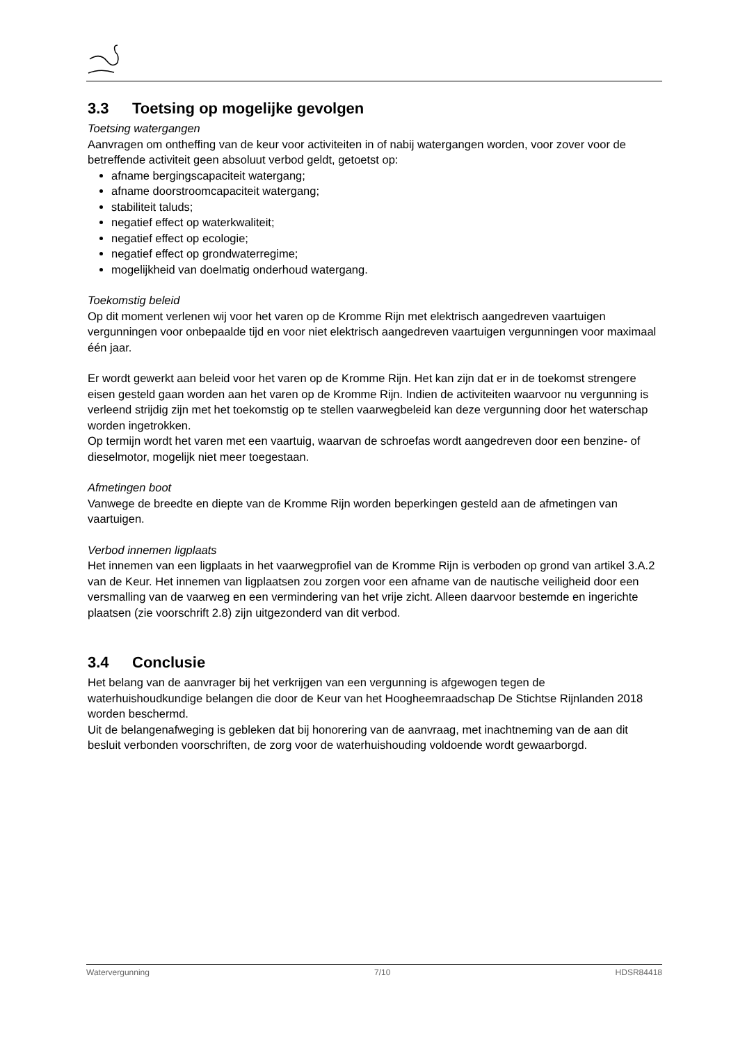3.3 Toetsing op mogelijke gevolgen
Toetsing watergangen
Aanvragen om ontheffing van de keur voor activiteiten in of nabij watergangen worden, voor zover voor de betreffende activiteit geen absoluut verbod geldt, getoetst op:
afname bergingscapaciteit watergang;
afname doorstroomcapaciteit watergang;
stabiliteit taluds;
negatief effect op waterkwaliteit;
negatief effect op ecologie;
negatief effect op grondwaterregime;
mogelijkheid van doelmatig onderhoud watergang.
Toekomstig beleid
Op dit moment verlenen wij voor het varen op de Kromme Rijn met elektrisch aangedreven vaartuigen vergunningen voor onbepaalde tijd en voor niet elektrisch aangedreven vaartuigen vergunningen voor maximaal één jaar.
Er wordt gewerkt aan beleid voor het varen op de Kromme Rijn. Het kan zijn dat er in de toekomst strengere eisen gesteld gaan worden aan het varen op de Kromme Rijn. Indien de activiteiten waarvoor nu vergunning is verleend strijdig zijn met het toekomstig op te stellen vaarwegbeleid kan deze vergunning door het waterschap worden ingetrokken.
Op termijn wordt het varen met een vaartuig, waarvan de schroefas wordt aangedreven door een benzine- of dieselmotor, mogelijk niet meer toegestaan.
Afmetingen boot
Vanwege de breedte en diepte van de Kromme Rijn worden beperkingen gesteld aan de afmetingen van vaartuigen.
Verbod innemen ligplaats
Het innemen van een ligplaats in het vaarwegprofiel van de Kromme Rijn is verboden op grond van artikel 3.A.2 van de Keur. Het innemen van ligplaatsen zou zorgen voor een afname van de nautische veiligheid door een versmalling van de vaarweg en een vermindering van het vrije zicht. Alleen daarvoor bestemde en ingerichte plaatsen (zie voorschrift 2.8) zijn uitgezonderd van dit verbod.
3.4 Conclusie
Het belang van de aanvrager bij het verkrijgen van een vergunning is afgewogen tegen de waterhuishoudkundige belangen die door de Keur van het Hoogheemraadschap De Stichtse Rijnlanden 2018 worden beschermd.
Uit de belangenafweging is gebleken dat bij honorering van de aanvraag, met inachtneming van de aan dit besluit verbonden voorschriften, de zorg voor de waterhuishouding voldoende wordt gewaarborgd.
Watervergunning 7/10 HDSR84418